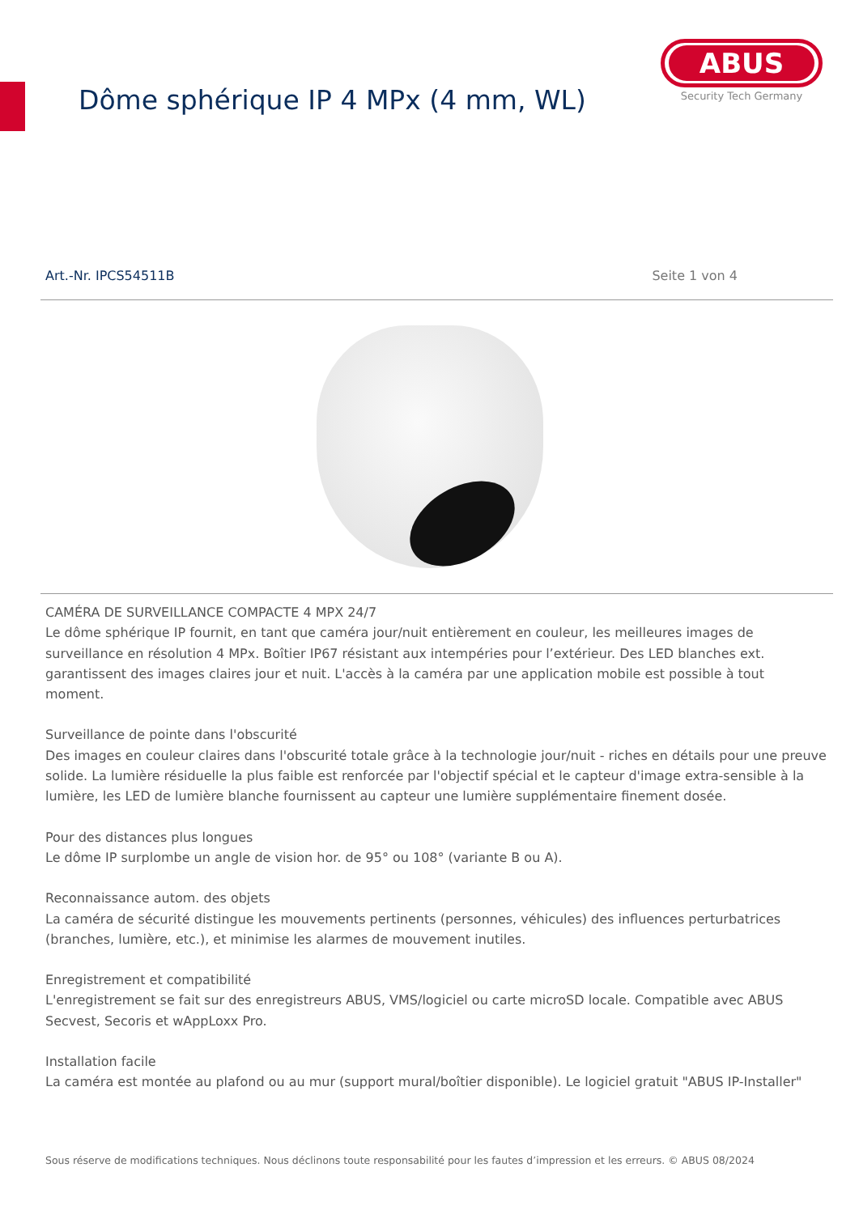Dôme sphérique IP 4 MPx (4 mm, WL)
ABUS
Security Tech Germany
Art.-Nr. IPCS54511B Seite 1 von 4
CAMÉRA DE SURVEILLANCE COMPACTE 4 MPX 24/7
Le dôme sphérique IP fournit, en tant que caméra jour/nuit entièrement en couleur, les meilleures images de surveillance en résolution 4 MPx. Boîtier IP67 résistant aux intempéries pour l’extérieur. Des LED blanches ext. garantissent des images claires jour et nuit. L'accès à la caméra par une application mobile est possible à tout moment.
Surveillance de pointe dans l'obscurité
Des images en couleur claires dans l'obscurité totale grâce à la technologie jour/nuit - riches en détails pour une preuve solide. La lumière résiduelle la plus faible est renforcée par l'objectif spécial et le capteur d'image extra-sensible à la lumière, les LED de lumière blanche fournissent au capteur une lumière supplémentaire finement dosée.
Pour des distances plus longues
Le dôme IP surplombe un angle de vision hor. de 95° ou 108° (variante B ou A).
Reconnaissance autom. des objets
La caméra de sécurité distingue les mouvements pertinents (personnes, véhicules) des influences perturbatrices (branches, lumière, etc.), et minimise les alarmes de mouvement inutiles.
Enregistrement et compatibilité
L'enregistrement se fait sur des enregistreurs ABUS, VMS/logiciel ou carte microSD locale. Compatible avec ABUS Secvest, Secoris et wAppLoxx Pro.
Installation facile
La caméra est montée au plafond ou au mur (support mural/boîtier disponible). Le logiciel gratuit "ABUS IP-Installer"
Sous réserve de modifications techniques. Nous déclinons toute responsabilité pour les fautes d’impression et les erreurs. © ABUS 08/2024